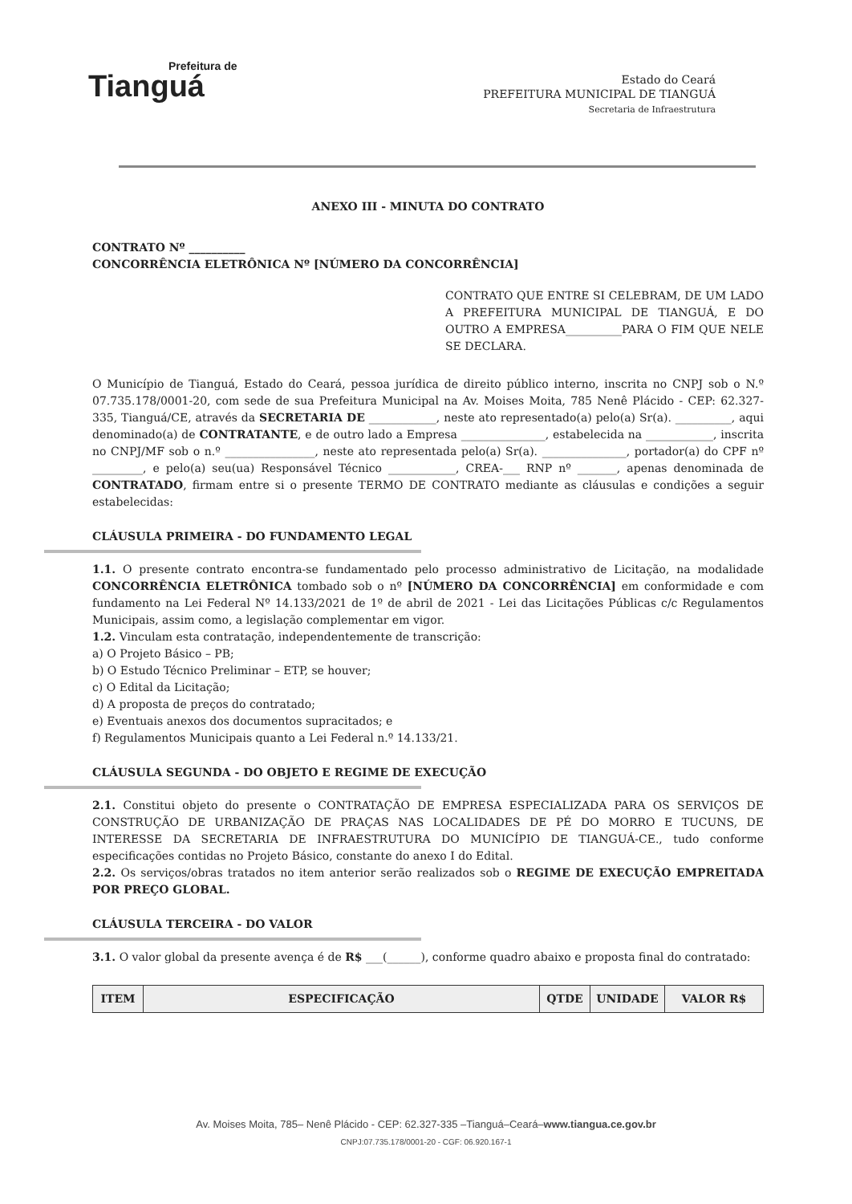Prefeitura de
Tianguá
Estado do Ceará
PREFEITURA MUNICIPAL DE TIANGUÁ
Secretaria de Infraestrutura
ANEXO III - MINUTA DO CONTRATO
CONTRATO Nº __________
CONCORRÊNCIA ELETRÔNICA Nº [NÚMERO DA CONCORRÊNCIA]
CONTRATO QUE ENTRE SI CELEBRAM, DE UM LADO A PREFEITURA MUNICIPAL DE TIANGUÁ, E DO OUTRO A EMPRESA__________PARA O FIM QUE NELE SE DECLARA.
O Município de Tianguá, Estado do Ceará, pessoa jurídica de direito público interno, inscrita no CNPJ sob o N.º 07.735.178/0001-20, com sede de sua Prefeitura Municipal na Av. Moises Moita, 785 Nenê Plácido - CEP: 62.327-335, Tianguá/CE, através da SECRETARIA DE ____________, neste ato representado(a) pelo(a) Sr(a). __________, aqui denominado(a) de CONTRATANTE, e de outro lado a Empresa _______________, estabelecida na ____________, inscrita no CNPJ/MF sob o n.º ________________, neste ato representada pelo(a) Sr(a). _______________, portador(a) do CPF nº _________, e pelo(a) seu(ua) Responsável Técnico ____________, CREA-___ RNP nº _______, apenas denominada de CONTRATADO, firmam entre si o presente TERMO DE CONTRATO mediante as cláusulas e condições a seguir estabelecidas:
CLÁUSULA PRIMEIRA - DO FUNDAMENTO LEGAL
1.1. O presente contrato encontra-se fundamentado pelo processo administrativo de Licitação, na modalidade CONCORRÊNCIA ELETRÔNICA tombado sob o nº [NÚMERO DA CONCORRÊNCIA] em conformidade e com fundamento na Lei Federal Nº 14.133/2021 de 1º de abril de 2021 - Lei das Licitações Públicas c/c Regulamentos Municipais, assim como, a legislação complementar em vigor.
1.2. Vinculam esta contratação, independentemente de transcrição:
a) O Projeto Básico – PB;
b) O Estudo Técnico Preliminar – ETP, se houver;
c) O Edital da Licitação;
d) A proposta de preços do contratado;
e) Eventuais anexos dos documentos supracitados; e
f) Regulamentos Municipais quanto a Lei Federal n.º 14.133/21.
CLÁUSULA SEGUNDA - DO OBJETO E REGIME DE EXECUÇÃO
2.1. Constitui objeto do presente o CONTRATAÇÃO DE EMPRESA ESPECIALIZADA PARA OS SERVIÇOS DE CONSTRUÇÃO DE URBANIZAÇÃO DE PRAÇAS NAS LOCALIDADES DE PÉ DO MORRO E TUCUNS, DE INTERESSE DA SECRETARIA DE INFRAESTRUTURA DO MUNICÍPIO DE TIANGUÁ-CE., tudo conforme especificações contidas no Projeto Básico, constante do anexo I do Edital.
2.2. Os serviços/obras tratados no item anterior serão realizados sob o REGIME DE EXECUÇÃO EMPREITADA POR PREÇO GLOBAL.
CLÁUSULA TERCEIRA - DO VALOR
3.1. O valor global da presente avença é de R$ ___(______), conforme quadro abaixo e proposta final do contratado:
| ITEM | ESPECIFICAÇÃO | QTDE | UNIDADE | VALOR R$ |
| --- | --- | --- | --- | --- |
Av. Moises Moita, 785– Nenê Plácido - CEP: 62.327-335 –Tianguá–Ceará–www.tiangua.ce.gov.br
CNPJ:07.735.178/0001-20 - CGF: 06.920.167-1